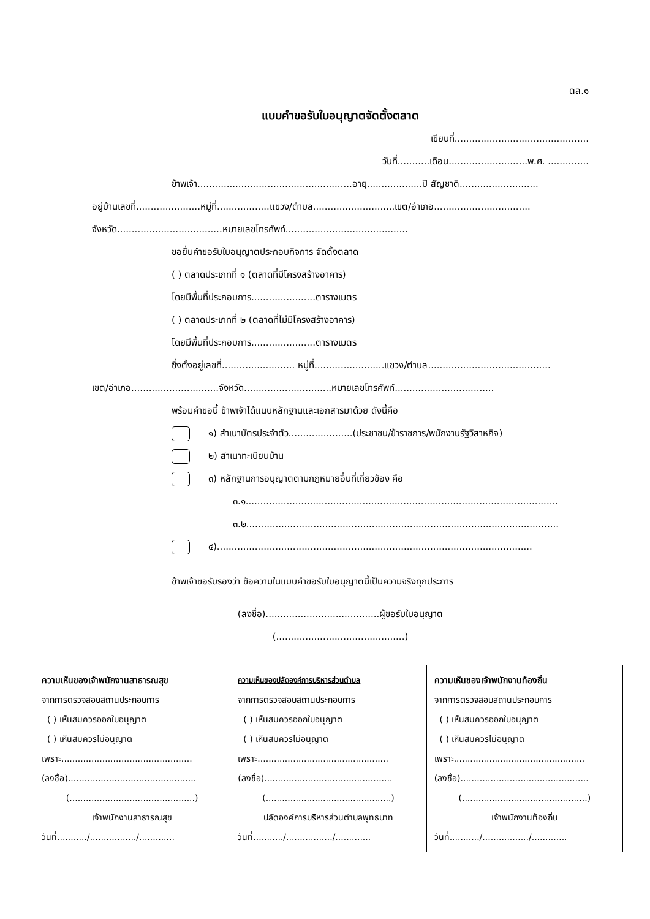ตล.๑
แบบคำขอรับใบอนุญาตจัดตั้งตลาด
เขียนที่..............................................
วันที่...........เดือน...........................พ.ศ. ..............
ข้าพเจ้า.....................................................อายุ...................ปี สัญชาติ...........................
อยู่บ้านเลขที่......................หมู่ที่..................แขวง/ตำบล............................เขต/อำเภอ.................................
จังหวัด....................................หมายเลขโทรศัพท์..........................................
ขอยื่นคำขอรับใบอนุญาตประกอบกิจการ จัดตั้งตลาด
( ) ตลาดประเภทที่ ๑ (ตลาดที่มีโครงสร้างอาคาร)
โดยมีพื้นที่ประกอบการ......................ตารางเมตร
( ) ตลาดประเภทที่ ๒ (ตลาดที่ไม่มีโครงสร้างอาคาร)
โดยมีพื้นที่ประกอบการ......................ตารางเมตร
ซึ่งตั้งอยู่เลขที่......................... หมู่ที่........................แขวง/ตำบล..........................................
เขต/อำเภอ..............................จังหวัด..............................หมายเลขโทรศัพท์..................................
พร้อมคำขอนี้ ข้าพเจ้าได้แนบหลักฐานและเอกสารมาด้วย ดังนี้คือ
๑) สำเนาบัตรประจำตัว......................(ประชาชน/ข้าราชการ/พนักงานรัฐวิสาหกิจ)
๒) สำเนาทะเบียนบ้าน
๓) หลักฐานการอนุญาตตามกฎหมายอื่นที่เกี่ยวข้อง คือ
๓.๑...........................................................................................................
๓.๒...........................................................................................................
๔)............................................................................................................
ข้าพเจ้าขอรับรองว่า ข้อความในแบบคำขอรับใบอนุญาตนี้เป็นความจริงทุกประการ
(ลงชื่อ).......................................ผู้ขอรับใบอนุญาต
(............................................)
| ความเห็นของเจ้าพนักงานสาธารณสุข จากการตรวจสอบสถานประกอบการ ( ) เห็นสมควรออกใบอนุญาต ( ) เห็นสมควรไม่อนุญาต เพราะ................................................ (ลงชื่อ)............................................... (..............................................) เจ้าพนักงานสาธารณสุข วันที่.........../................./............. | ความเห็นของปลัดองค์การบริหารส่วนตำบล จากการตรวจสอบสถานประกอบการ ( ) เห็นสมควรออกใบอนุญาต ( ) เห็นสมควรไม่อนุญาต เพราะ................................................ (ลงชื่อ)............................................... (..............................................) ปลัดองค์การบริหารส่วนตำบลพุทธบาท วันที่.........../................./............. | ความเห็นของเจ้าพนักงานท้องถิ่น จากการตรวจสอบสถานประกอบการ ( ) เห็นสมควรออกใบอนุญาต ( ) เห็นสมควรไม่อนุญาต เพราะ................................................ (ลงชื่อ)............................................... (..............................................) เจ้าพนักงานท้องถิ่น วันที่.........../................./............. |